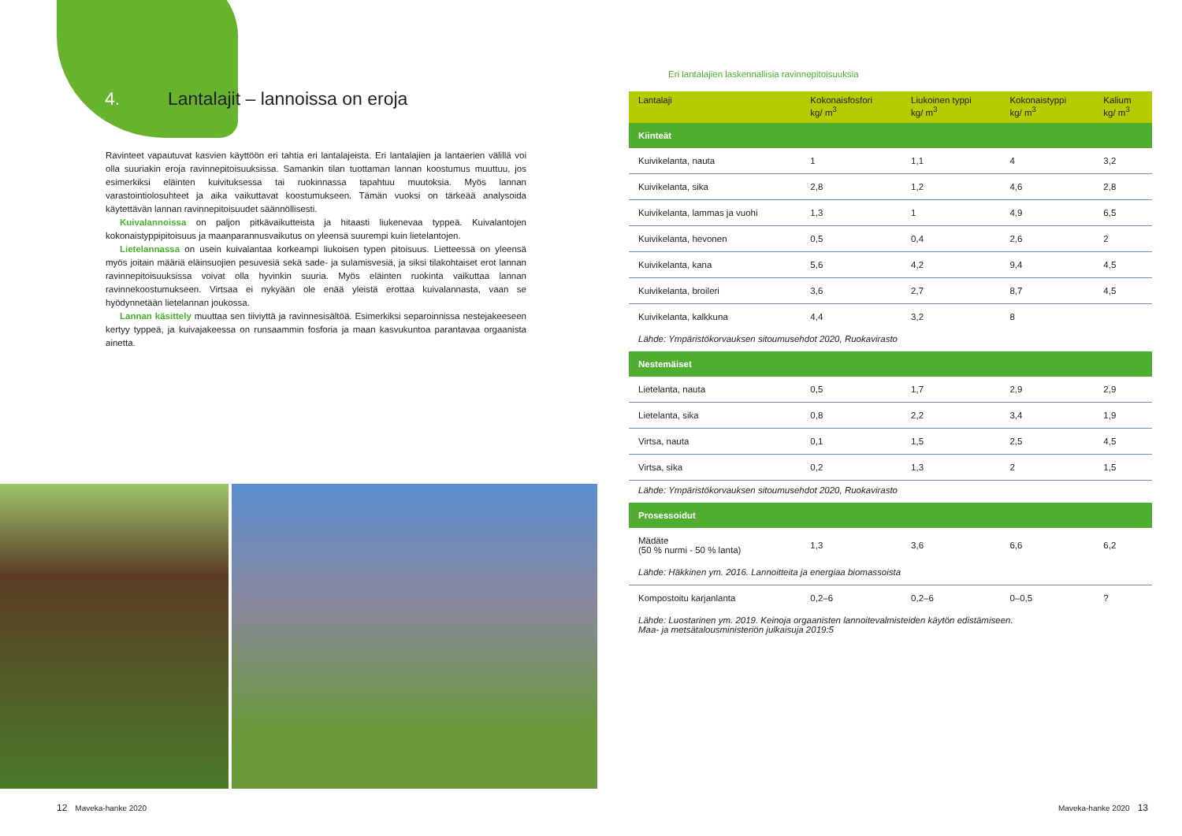4. Lantalajit – lannoissa on eroja
Ravinteet vapautuvat kasvien käyttöön eri tahtia eri lantalajeista. Eri lantalajien ja lantaerien välillä voi olla suuriakin eroja ravinnepitoisuuksissa. Samankin tilan tuottaman lannan koostumus muuttuu, jos esimerkiksi eläinten kuivituksessa tai ruokinnassa tapahtuu muutoksia. Myös lannan varastointiolosuhteet ja aika vaikuttavat koostumukseen. Tämän vuoksi on tärkeää analysoida käytettävän lannan ravinnepitoisuudet säännöllisesti.
Kuivalannoissa on paljon pitkävaikutteista ja hitaasti liukenevaa typpeä. Kuivalantojen kokonaistyppipitoisuus ja maanparannusvaikutus on yleensä suurempi kuin lietelantojen.
Lietelannassa on usein kuivalantaa korkeampi liukoisen typen pitoisuus. Lietteessä on yleensä myös joitain määriä eläinsuojien pesuvesiä sekä sade- ja sulamisvesiä, ja siksi tilakohtaiset erot lannan ravinnepitoisuuksissa voivat olla hyvinkin suuria. Myös eläinten ruokinta vaikuttaa lannan ravinnekoostumukseen. Virtsaa ei nykyään ole enää yleistä erottaa kuivalannasta, vaan se hyödynnetään lietelannan joukossa.
Lannan käsittely muuttaa sen tiiviyttä ja ravinnesisältöä. Esimerkiksi separoinnissa nestejakeeseen kertyy typpeä, ja kuivajakeessa on runsaammin fosforia ja maan kasvukuntoa parantavaa orgaanista ainetta.
12 Maveka-hanke 2020
Eri lantalajien laskennallisia ravinnepitoisuuksia
| Lantalaji | Kokonaisfosfori kg/ m<sup>3</sup> | Liukoinen typpi kg/ m<sup>3</sup> | Kokonaistyppi kg/ m<sup>3</sup> | Kalium kg/ m<sup>3</sup> |
| --- | --- | --- | --- | --- |
| Kiinteät | | | | |
| Kuivikelanta, nauta | 1 | 1,1 | 4 | 3,2 |
| Kuivikelanta, sika | 2,8 | 1,2 | 4,6 | 2,8 |
| Kuivikelanta, lammas ja vuohi | 1,3 | 1 | 4,9 | 6,5 |
| Kuivikelanta, hevonen | 0,5 | 0,4 | 2,6 | 2 |
| Kuivikelanta, kana | 5,6 | 4,2 | 9,4 | 4,5 |
| Kuivikelanta, broileri | 3,6 | 2,7 | 8,7 | 4,5 |
| Kuivikelanta, kalkkuna | 4,4 | 3,2 | 8 | |
| Lähde: Ympäristökorvauksen sitoumusehdot 2020, Ruokavirasto | | | | |
| Nestemäiset | | | | |
| Lietelanta, nauta | 0,5 | 1,7 | 2,9 | 2,9 |
| Lietelanta, sika | 0,8 | 2,2 | 3,4 | 1,9 |
| Virtsa, nauta | 0,1 | 1,5 | 2,5 | 4,5 |
| Virtsa, sika | 0,2 | 1,3 | 2 | 1,5 |
| Lähde: Ympäristökorvauksen sitoumusehdot 2020, Ruokavirasto | | | | |
| Prosessoidut | | | | |
| Mädäte (50 % nurmi - 50 % lanta) | 1,3 | 3,6 | 6,6 | 6,2 |
| Lähde: Häkkinen ym. 2016. Lannoitteita ja energiaa biomassoista | | | | |
| Kompostoitu karjanlanta | 0,2–6 | 0,2–6 | 0–0,5 | ? |
| Lähde: Luostarinen ym. 2019. Keinoja orgaanisten lannoitevalmisteiden käytön edistämiseen. Maa- ja metsätalousministeriön julkaisuja 2019:5 | | | | |
Maveka-hanke 2020 13